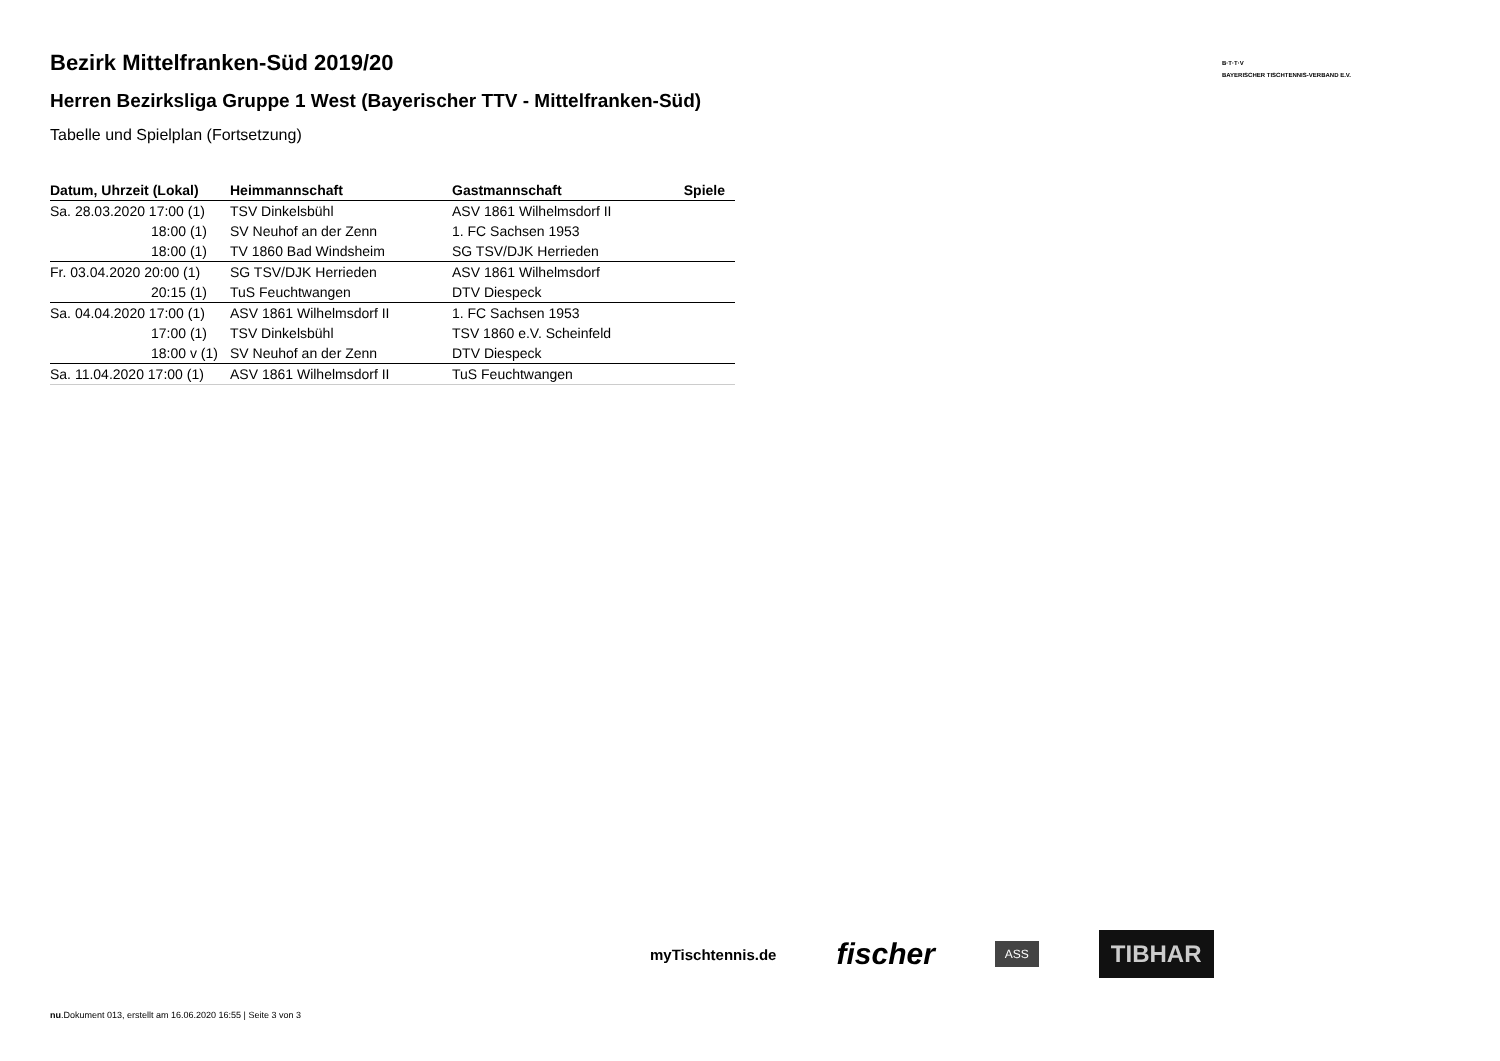B·T·T·V
BAYERISCHER TISCHTENNIS-VERBAND E.V.
Bezirk Mittelfranken-Süd 2019/20
Herren Bezirksliga Gruppe 1 West (Bayerischer TTV - Mittelfranken-Süd)
Tabelle und Spielplan (Fortsetzung)
| Datum, Uhrzeit (Lokal) | Heimmannschaft | Gastmannschaft | Spiele |
| --- | --- | --- | --- |
| Sa. 28.03.2020 17:00 (1) | TSV Dinkelsbühl | ASV 1861 Wilhelmsdorf II | |
| 18:00 (1) | SV Neuhof an der Zenn | 1. FC Sachsen 1953 | |
| 18:00 (1) | TV 1860 Bad Windsheim | SG TSV/DJK Herrieden | |
| Fr. 03.04.2020 20:00 (1) | SG TSV/DJK Herrieden | ASV 1861 Wilhelmsdorf | |
| 20:15 (1) | TuS Feuchtwangen | DTV Diespeck | |
| Sa. 04.04.2020 17:00 (1) | ASV 1861 Wilhelmsdorf II | 1. FC Sachsen 1953 | |
| 17:00 (1) | TSV Dinkelsbühl | TSV 1860 e.V. Scheinfeld | |
| 18:00 v (1) | SV Neuhof an der Zenn | DTV Diespeck | |
| Sa. 11.04.2020 17:00 (1) | ASV 1861 Wilhelmsdorf II | TuS Feuchtwangen | |
myTischtennis.de fischer ASS TIBHAR
nu.Dokument 013, erstellt am 16.06.2020 16:55 | Seite 3 von 3